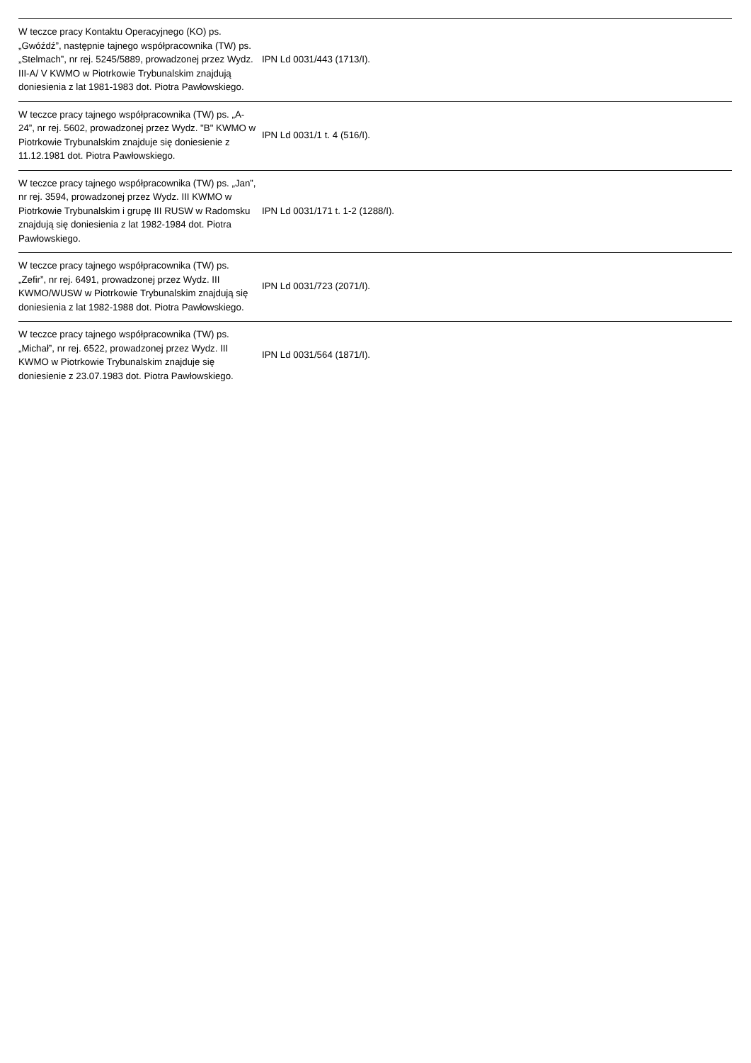| W teczce pracy Kontaktu Operacyjnego (KO) ps. „Gwóźdź”, następnie tajnego współpracownika (TW) ps. „Stelmach”, nr rej. 5245/5889, prowadzonej przez Wydz. III-A/ V KWMO w Piotrkowie Trybunalskim znajdują doniesienia z lat 1981-1983 dot. Piotra Pawłowskiego. | IPN Ld 0031/443 (1713/I). | |
| W teczce pracy tajnego współpracownika (TW) ps. „A-24”, nr rej. 5602, prowadzonej przez Wydz. "B" KWMO w Piotrkowie Trybunalskim znajduje się doniesienie z 11.12.1981 dot. Piotra Pawłowskiego. | IPN Ld 0031/1 t. 4 (516/I). | |
| W teczce pracy tajnego współpracownika (TW) ps. „Jan”, nr rej. 3594, prowadzonej przez Wydz. III KWMO w Piotrkowie Trybunalskim i grupę III RUSW w Radomsku znajdują się doniesienia z lat 1982-1984 dot. Piotra Pawłowskiego. | IPN Ld 0031/171 t. 1-2 (1288/I). | |
| W teczce pracy tajnego współpracownika (TW) ps. „Zefir”, nr rej. 6491, prowadzonej przez Wydz. III KWMO/WUSW w Piotrkowie Trybunalskim znajdują się doniesienia z lat 1982-1988 dot. Piotra Pawłowskiego. | IPN Ld 0031/723 (2071/I). | |
| W teczce pracy tajnego współpracownika (TW) ps. „Michał”, nr rej. 6522, prowadzonej przez Wydz. III KWMO w Piotrkowie Trybunalskim znajduje się doniesienie z 23.07.1983 dot. Piotra Pawłowskiego. | IPN Ld 0031/564 (1871/I). | |